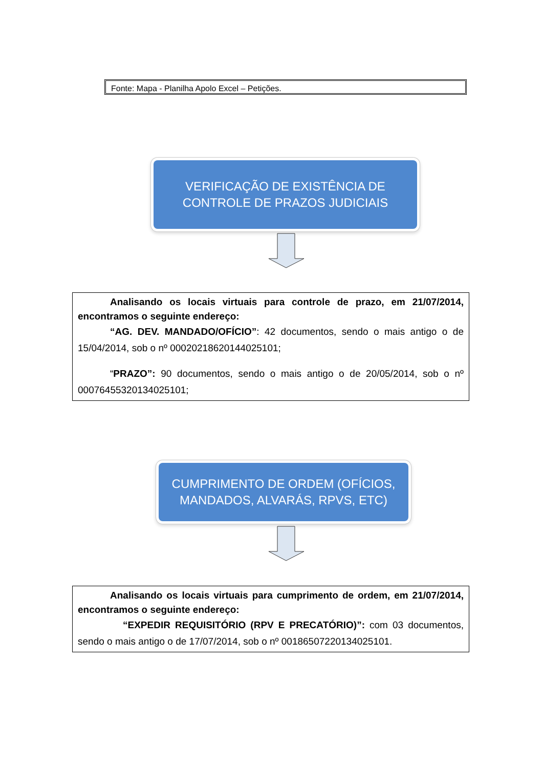Fonte: Mapa - Planilha Apolo Excel – Petições.
VERIFICAÇÃO DE EXISTÊNCIA DE
CONTROLE DE PRAZOS JUDICIAIS
Analisando os locais virtuais para controle de prazo, em 21/07/2014, encontramos o seguinte endereço:
“AG. DEV. MANDADO/OFÍCIO”: 42 documentos, sendo o mais antigo o de 15/04/2014, sob o nº 00020218620144025101;
“PRAZO”: 90 documentos, sendo o mais antigo o de 20/05/2014, sob o nº 00076455320134025101;
CUMPRIMENTO DE ORDEM (OFÍCIOS,
MANDADOS, ALVARÁS, RPVS, ETC)
Analisando os locais virtuais para cumprimento de ordem, em 21/07/2014, encontramos o seguinte endereço:
“EXPEDIR REQUISITÓRIO (RPV E PRECATÓRIO)”: com 03 documentos, sendo o mais antigo o de 17/07/2014, sob o nº 00186507220134025101.